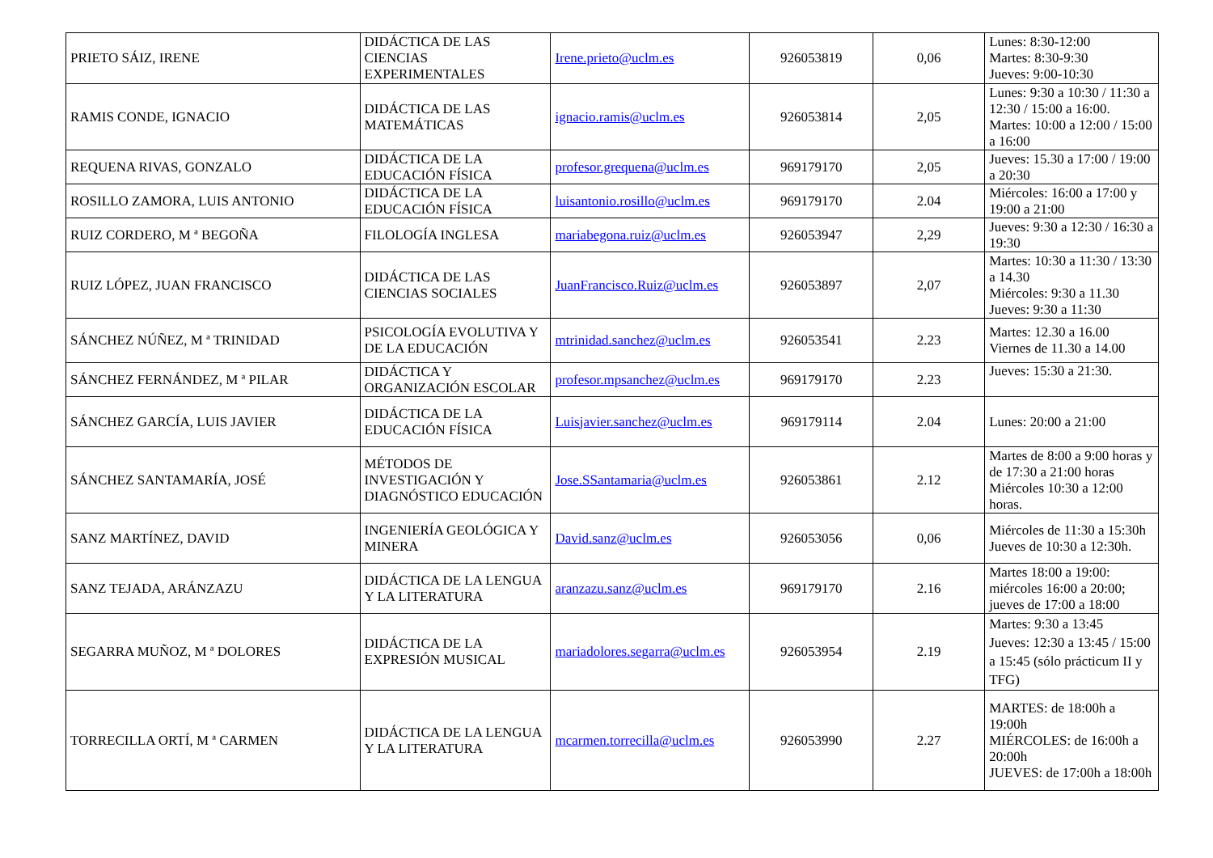| PRIETO SÁIZ, IRENE | DIDÁCTICA DE LAS CIENCIAS EXPERIMENTALES | Irene.prieto@uclm.es | 926053819 | 0,06 | Lunes: 8:30-12:00 Martes: 8:30-9:30 Jueves: 9:00-10:30 |
| RAMIS CONDE, IGNACIO | DIDÁCTICA DE LAS MATEMÁTICAS | ignacio.ramis@uclm.es | 926053814 | 2,05 | Lunes: 9:30 a 10:30 / 11:30 a 12:30 / 15:00 a 16:00. Martes: 10:00 a 12:00 / 15:00 a 16:00 |
| REQUENA RIVAS, GONZALO | DIDÁCTICA DE LA EDUCACIÓN FÍSICA | profesor.grequena@uclm.es | 969179170 | 2,05 | Jueves: 15.30 a 17:00 / 19:00 a 20:30 |
| ROSILLO ZAMORA, LUIS ANTONIO | DIDÁCTICA DE LA EDUCACIÓN FÍSICA | luisantonio.rosillo@uclm.es | 969179170 | 2.04 | Miércoles: 16:00 a 17:00 y 19:00 a 21:00 |
| RUIZ CORDERO, M ª BEGOÑA | FILOLOGÍA INGLESA | mariabegona.ruiz@uclm.es | 926053947 | 2,29 | Jueves: 9:30 a 12:30 / 16:30 a 19:30 |
| RUIZ LÓPEZ, JUAN FRANCISCO | DIDÁCTICA DE LAS CIENCIAS SOCIALES | JuanFrancisco.Ruiz@uclm.es | 926053897 | 2,07 | Martes: 10:30 a 11:30 / 13:30 a 14.30 Miércoles: 9:30 a 11.30 Jueves: 9:30 a 11:30 |
| SÁNCHEZ NÚÑEZ, M ª TRINIDAD | PSICOLOGÍA EVOLUTIVA Y DE LA EDUCACIÓN | mtrinidad.sanchez@uclm.es | 926053541 | 2.23 | Martes: 12.30 a 16.00 Viernes de 11.30 a 14.00 |
| SÁNCHEZ FERNÁNDEZ, M ª PILAR | DIDÁCTICA Y ORGANIZACIÓN ESCOLAR | profesor.mpsanchez@uclm.es | 969179170 | 2.23 | Jueves: 15:30 a 21:30. |
| SÁNCHEZ GARCÍA, LUIS JAVIER | DIDÁCTICA DE LA EDUCACIÓN FÍSICA | Luisjavier.sanchez@uclm.es | 969179114 | 2.04 | Lunes: 20:00 a 21:00 |
| SÁNCHEZ SANTAMARÍA, JOSÉ | MÉTODOS DE INVESTIGACIÓN Y DIAGNÓSTICO EDUCACIÓN | Jose.SSantamaria@uclm.es | 926053861 | 2.12 | Martes de 8:00 a 9:00 horas y de 17:30 a 21:00 horas Miércoles 10:30 a 12:00 horas. |
| SANZ MARTÍNEZ, DAVID | INGENIERÍA GEOLÓGICA Y MINERA | David.sanz@uclm.es | 926053056 | 0,06 | Miércoles de 11:30 a 15:30h Jueves de 10:30 a 12:30h. |
| SANZ TEJADA, ARÁNZAZU | DIDÁCTICA DE LA LENGUA Y LA LITERATURA | aranzazu.sanz@uclm.es | 969179170 | 2.16 | Martes 18:00 a 19:00: miércoles 16:00 a 20:00; jueves de 17:00 a 18:00 |
| SEGARRA MUÑOZ, M ª DOLORES | DIDÁCTICA DE LA EXPRESIÓN MUSICAL | mariadolores.segarra@uclm.es | 926053954 | 2.19 | Martes: 9:30 a 13:45 Jueves: 12:30 a 13:45 / 15:00 a 15:45 (sólo prácticum II y TFG) |
| TORRECILLA ORTÍ, M ª CARMEN | DIDÁCTICA DE LA LENGUA Y LA LITERATURA | mcarmen.torrecilla@uclm.es | 926053990 | 2.27 | MARTES: de 18:00h a 19:00h MIÉRCOLES: de 16:00h a 20:00h JUEVES: de 17:00h a 18:00h |